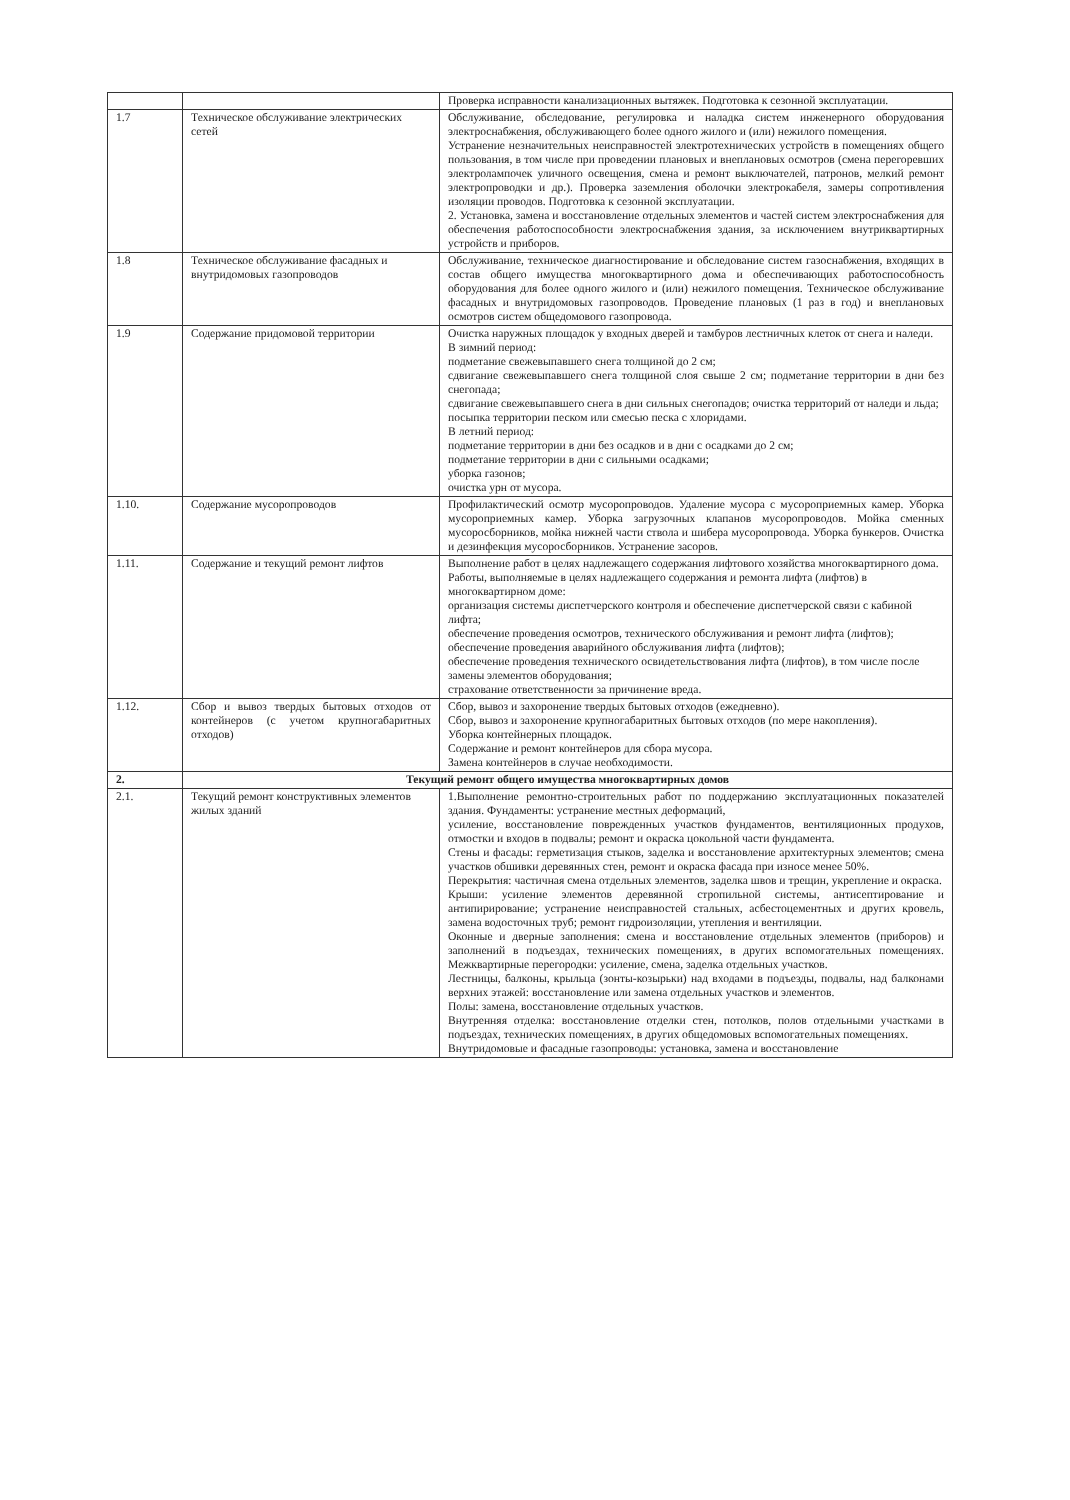| | | Проверка исправности канализационных вытяжек. Подготовка к сезонной эксплуатации. |
| 1.7 | Техническое обслуживание электрических сетей | Обслуживание, обследование, регулировка и наладка систем инженерного оборудования электроснабжения, обслуживающего более одного жилого и (или) нежилого помещения. Устранение незначительных неисправностей электротехнических устройств в помещениях общего пользования, в том числе при проведении плановых и внеплановых осмотров (смена перегоревших электролампочек уличного освещения, смена и ремонт выключателей, патронов, мелкий ремонт электропроводки и др.). Проверка заземления оболочки электрокабеля, замеры сопротивления изоляции проводов. Подготовка к сезонной эксплуатации. 2. Установка, замена и восстановление отдельных элементов и частей систем электроснабжения для обеспечения работоспособности электроснабжения здания, за исключением внутриквартирных устройств и приборов. |
| 1.8 | Техническое обслуживание фасадных и внутридомовых газопроводов | Обслуживание, техническое диагностирование и обследование систем газоснабжения, входящих в состав общего имущества многоквартирного дома и обеспечивающих работоспособность оборудования для более одного жилого и (или) нежилого помещения. Техническое обслуживание фасадных и внутридомовых газопроводов. Проведение плановых (1 раз в год) и внеплановых осмотров систем общедомового газопровода. |
| 1.9 | Содержание придомовой территории | Очистка наружных площадок у входных дверей и тамбуров лестничных клеток от снега и наледи. В зимний период: подметание свежевыпавшего снега толщиной до 2 см; сдвигание свежевыпавшего снега толщиной слоя свыше 2 см; подметание территории в дни без снегопада; сдвигание свежевыпавшего снега в дни сильных снегопадов; очистка территорий от наледи и льда; посыпка территории песком или смесью песка с хлоридами. В летний период: подметание территории в дни без осадков и в дни с осадками до 2 см; подметание территории в дни с сильными осадками; уборка газонов; очистка урн от мусора. |
| 1.10. | Содержание мусоропроводов | Профилактический осмотр мусоропроводов. Удаление мусора с мусороприемных камер. Уборка мусороприемных камер. Уборка загрузочных клапанов мусоропроводов. Мойка сменных мусоросборников, мойка нижней части ствола и шибера мусоропровода. Уборка бункеров. Очистка и дезинфекция мусоросборников. Устранение засоров. |
| 1.11. | Содержание и текущий ремонт лифтов | Выполнение работ в целях надлежащего содержания лифтового хозяйства многоквартирного дома. Работы, выполняемые в целях надлежащего содержания и ремонта лифта (лифтов) в многоквартирном доме: организация системы диспетчерского контроля и обеспечение диспетчерской связи с кабиной лифта; обеспечение проведения осмотров, технического обслуживания и ремонт лифта (лифтов); обеспечение проведения аварийного обслуживания лифта (лифтов); обеспечение проведения технического освидетельствования лифта (лифтов), в том числе после замены элементов оборудования; страхование ответственности за причинение вреда. |
| 1.12. | Сбор и вывоз твердых бытовых отходов от контейнеров (с учетом крупногабаритных отходов) | Сбор, вывоз и захоронение твердых бытовых отходов (ежедневно). Сбор, вывоз и захоронение крупногабаритных бытовых отходов (по мере накопления). Уборка контейнерных площадок. Содержание и ремонт контейнеров для сбора мусора. Замена контейнеров в случае необходимости. |
| 2. | Текущий ремонт общего имущества многоквартирных домов | |
| 2.1. | Текущий ремонт конструктивных элементов жилых зданий | 1.Выполнение ремонтно-строительных работ по поддержанию эксплуатационных показателей здания. Фундаменты: устранение местных деформаций, усиление, восстановление поврежденных участков фундаментов, вентиляционных продухов, отмостки и входов в подвалы; ремонт и окраска цокольной части фундамента. Стены и фасады: герметизация стыков, заделка и восстановление архитектурных элементов; смена участков обшивки деревянных стен, ремонт и окраска фасада при износе менее 50%. Перекрытия: частичная смена отдельных элементов, заделка швов и трещин, укрепление и окраска. Крыши: усиление элементов деревянной стропильной системы, антисептирование и антипирирование; устранение неисправностей стальных, асбестоцементных и других кровель, замена водосточных труб; ремонт гидроизоляции, утепления и вентиляции. Оконные и дверные заполнения: смена и восстановление отдельных элементов (приборов) и заполнений в подъездах, технических помещениях, в других вспомогательных помещениях. Межквартирные перегородки: усиление, смена, заделка отдельных участков. Лестницы, балконы, крыльца (зонты-козырьки) над входами в подъезды, подвалы, над балконами верхних этажей: восстановление или замена отдельных участков и элементов. Полы: замена, восстановление отдельных участков. Внутренняя отделка: восстановление отделки стен, потолков, полов отдельными участками в подъездах, технических помещениях, в других общедомовых вспомогательных помещениях. Внутридомовые и фасадные газопроводы: установка, замена и восстановление |